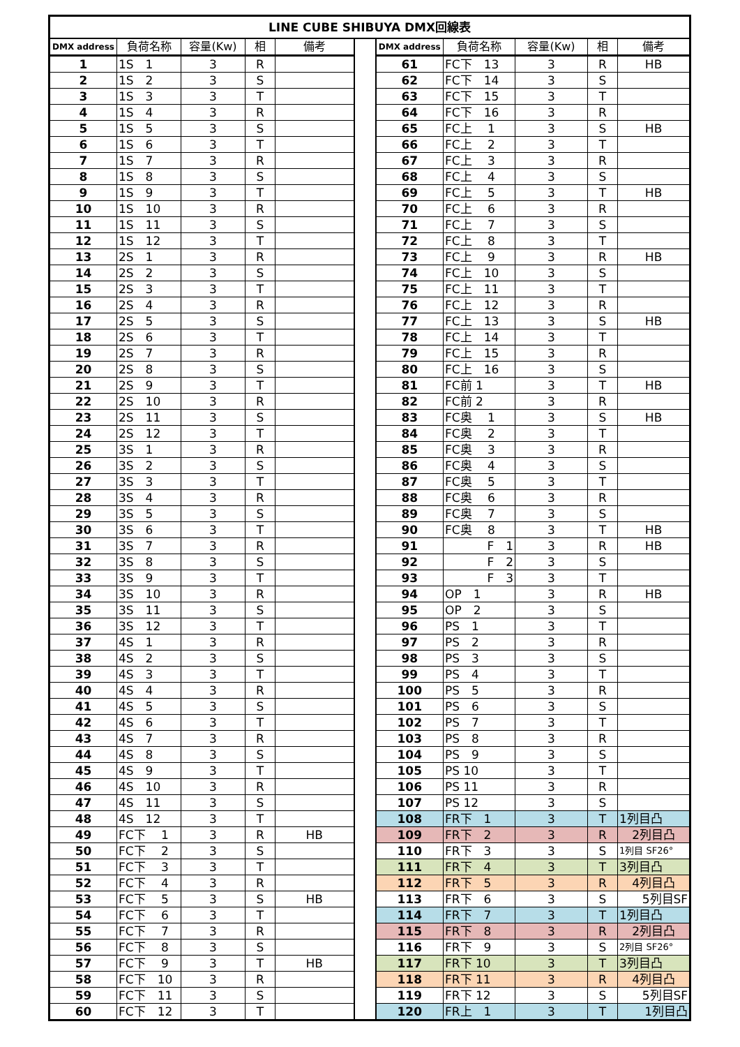| LINE CUBE SHIBUYA DMX回線表 | | | | | | | | | | |
| DMX address | 負荷名称 | 容量(Kw) | 相 | 備考 | | DMX address | 負荷名称 | 容量(Kw) | 相 | 備考 |
| 1 | 1S 1 | 3 | R | | | 61 | FC下 13 | 3 | R | HB |
| 2 | 1S 2 | 3 | S | | | 62 | FC下 14 | 3 | S | |
| 3 | 1S 3 | 3 | T | | | 63 | FC下 15 | 3 | T | |
| 4 | 1S 4 | 3 | R | | | 64 | FC下 16 | 3 | R | |
| 5 | 1S 5 | 3 | S | | | 65 | FC上 1 | 3 | S | HB |
| 6 | 1S 6 | 3 | T | | | 66 | FC上 2 | 3 | T | |
| 7 | 1S 7 | 3 | R | | | 67 | FC上 3 | 3 | R | |
| 8 | 1S 8 | 3 | S | | | 68 | FC上 4 | 3 | S | |
| 9 | 1S 9 | 3 | T | | | 69 | FC上 5 | 3 | T | HB |
| 10 | 1S 10 | 3 | R | | | 70 | FC上 6 | 3 | R | |
| 11 | 1S 11 | 3 | S | | | 71 | FC上 7 | 3 | S | |
| 12 | 1S 12 | 3 | T | | | 72 | FC上 8 | 3 | T | |
| 13 | 2S 1 | 3 | R | | | 73 | FC上 9 | 3 | R | HB |
| 14 | 2S 2 | 3 | S | | | 74 | FC上 10 | 3 | S | |
| 15 | 2S 3 | 3 | T | | | 75 | FC上 11 | 3 | T | |
| 16 | 2S 4 | 3 | R | | | 76 | FC上 12 | 3 | R | |
| 17 | 2S 5 | 3 | S | | | 77 | FC上 13 | 3 | S | HB |
| 18 | 2S 6 | 3 | T | | | 78 | FC上 14 | 3 | T | |
| 19 | 2S 7 | 3 | R | | | 79 | FC上 15 | 3 | R | |
| 20 | 2S 8 | 3 | S | | | 80 | FC上 16 | 3 | S | |
| 21 | 2S 9 | 3 | T | | | 81 | FC前 1 | 3 | T | HB |
| 22 | 2S 10 | 3 | R | | | 82 | FC前 2 | 3 | R | |
| 23 | 2S 11 | 3 | S | | | 83 | FC奥 1 | 3 | S | HB |
| 24 | 2S 12 | 3 | T | | | 84 | FC奥 2 | 3 | T | |
| 25 | 3S 1 | 3 | R | | | 85 | FC奥 3 | 3 | R | |
| 26 | 3S 2 | 3 | S | | | 86 | FC奥 4 | 3 | S | |
| 27 | 3S 3 | 3 | T | | | 87 | FC奥 5 | 3 | T | |
| 28 | 3S 4 | 3 | R | | | 88 | FC奥 6 | 3 | R | |
| 29 | 3S 5 | 3 | S | | | 89 | FC奥 7 | 3 | S | |
| 30 | 3S 6 | 3 | T | | | 90 | FC奥 8 | 3 | T | HB |
| 31 | 3S 7 | 3 | R | | | 91 | F 1 | 3 | R | HB |
| 32 | 3S 8 | 3 | S | | | 92 | F 2 | 3 | S | |
| 33 | 3S 9 | 3 | T | | | 93 | F 3 | 3 | T | |
| 34 | 3S 10 | 3 | R | | | 94 | OP 1 | 3 | R | HB |
| 35 | 3S 11 | 3 | S | | | 95 | OP 2 | 3 | S | |
| 36 | 3S 12 | 3 | T | | | 96 | PS 1 | 3 | T | |
| 37 | 4S 1 | 3 | R | | | 97 | PS 2 | 3 | R | |
| 38 | 4S 2 | 3 | S | | | 98 | PS 3 | 3 | S | |
| 39 | 4S 3 | 3 | T | | | 99 | PS 4 | 3 | T | |
| 40 | 4S 4 | 3 | R | | | 100 | PS 5 | 3 | R | |
| 41 | 4S 5 | 3 | S | | | 101 | PS 6 | 3 | S | |
| 42 | 4S 6 | 3 | T | | | 102 | PS 7 | 3 | T | |
| 43 | 4S 7 | 3 | R | | | 103 | PS 8 | 3 | R | |
| 44 | 4S 8 | 3 | S | | | 104 | PS 9 | 3 | S | |
| 45 | 4S 9 | 3 | T | | | 105 | PS 10 | 3 | T | |
| 46 | 4S 10 | 3 | R | | | 106 | PS 11 | 3 | R | |
| 47 | 4S 11 | 3 | S | | | 107 | PS 12 | 3 | S | |
| 48 | 4S 12 | 3 | T | | | 108 | FR下 1 | 3 | T | 1列目凸 |
| 49 | FC下 1 | 3 | R | HB | | 109 | FR下 2 | 3 | R | 2列目凸 |
| 50 | FC下 2 | 3 | S | | | 110 | FR下 3 | 3 | S | 1列目 SF26° |
| 51 | FC下 3 | 3 | T | | | 111 | FR下 4 | 3 | T | 3列目凸 |
| 52 | FC下 4 | 3 | R | | | 112 | FR下 5 | 3 | R | 4列目凸 |
| 53 | FC下 5 | 3 | S | HB | | 113 | FR下 6 | 3 | S | 5列目SF |
| 54 | FC下 6 | 3 | T | | | 114 | FR下 7 | 3 | T | 1列目凸 |
| 55 | FC下 7 | 3 | R | | | 115 | FR下 8 | 3 | R | 2列目凸 |
| 56 | FC下 8 | 3 | S | | | 116 | FR下 9 | 3 | S | 2列目 SF26° |
| 57 | FC下 9 | 3 | T | HB | | 117 | FR下 10 | 3 | T | 3列目凸 |
| 58 | FC下 10 | 3 | R | | | 118 | FR下 11 | 3 | R | 4列目凸 |
| 59 | FC下 11 | 3 | S | | | 119 | FR下 12 | 3 | S | 5列目SF |
| 60 | FC下 12 | 3 | T | | | 120 | FR上 1 | 3 | T | 1列目凸 |